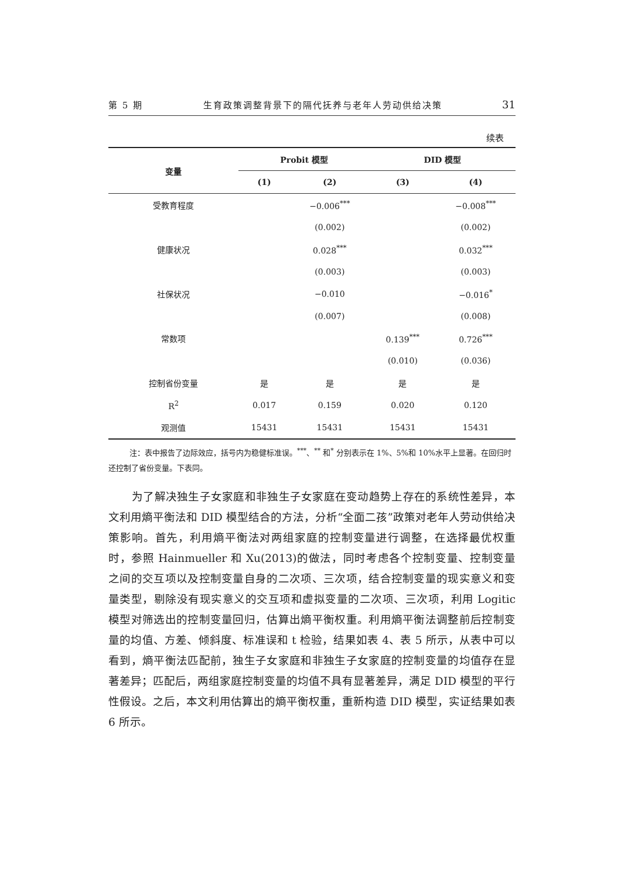第 5 期 生育政策调整背景下的隔代抚养与老年人劳动供给决策 31
续表
| 变量 | Probit 模型 | | DID 模型 | |
| --- | --- | --- | --- | --- |
| | (1) | (2) | (3) | (4) |
| 受教育程度 | | −0.006<sup>***</sup> | | −0.008<sup>***</sup> |
| | | (0.002) | | (0.002) |
| 健康状况 | | 0.028<sup>***</sup> | | 0.032<sup>***</sup> |
| | | (0.003) | | (0.003) |
| 社保状况 | | −0.010 | | −0.016<sup>*</sup> |
| | | (0.007) | | (0.008) |
| 常数项 | | | 0.139<sup>***</sup> | 0.726<sup>***</sup> |
| | | | (0.010) | (0.036) |
| 控制省份变量 | 是 | 是 | 是 | 是 |
| R<sup>2</sup> | 0.017 | 0.159 | 0.020 | 0.120 |
| 观测值 | 15431 | 15431 | 15431 | 15431 |
注：表中报告了边际效应，括号内为稳健标准误。<sup>***</sup>、<sup>**</sup> 和<sup>*</sup> 分别表示在 1%、5%和 10%水平上显著。在回归时还控制了省份变量。下表同。
为了解决独生子女家庭和非独生子女家庭在变动趋势上存在的系统性差异，本文利用熵平衡法和 DID 模型结合的方法，分析“全面二孩”政策对老年人劳动供给决策影响。首先，利用熵平衡法对两组家庭的控制变量进行调整，在选择最优权重时，参照 Hainmueller 和 Xu(2013)的做法，同时考虑各个控制变量、控制变量之间的交互项以及控制变量自身的二次项、三次项，结合控制变量的现实意义和变量类型，剔除没有现实意义的交互项和虚拟变量的二次项、三次项，利用 Logitic 模型对筛选出的控制变量回归，估算出熵平衡权重。利用熵平衡法调整前后控制变量的均值、方差、倾斜度、标准误和 t 检验，结果如表 4、表 5 所示，从表中可以看到，熵平衡法匹配前，独生子女家庭和非独生子女家庭的控制变量的均值存在显著差异；匹配后，两组家庭控制变量的均值不具有显著差异，满足 DID 模型的平行性假设。之后，本文利用估算出的熵平衡权重，重新构造 DID 模型，实证结果如表 6 所示。